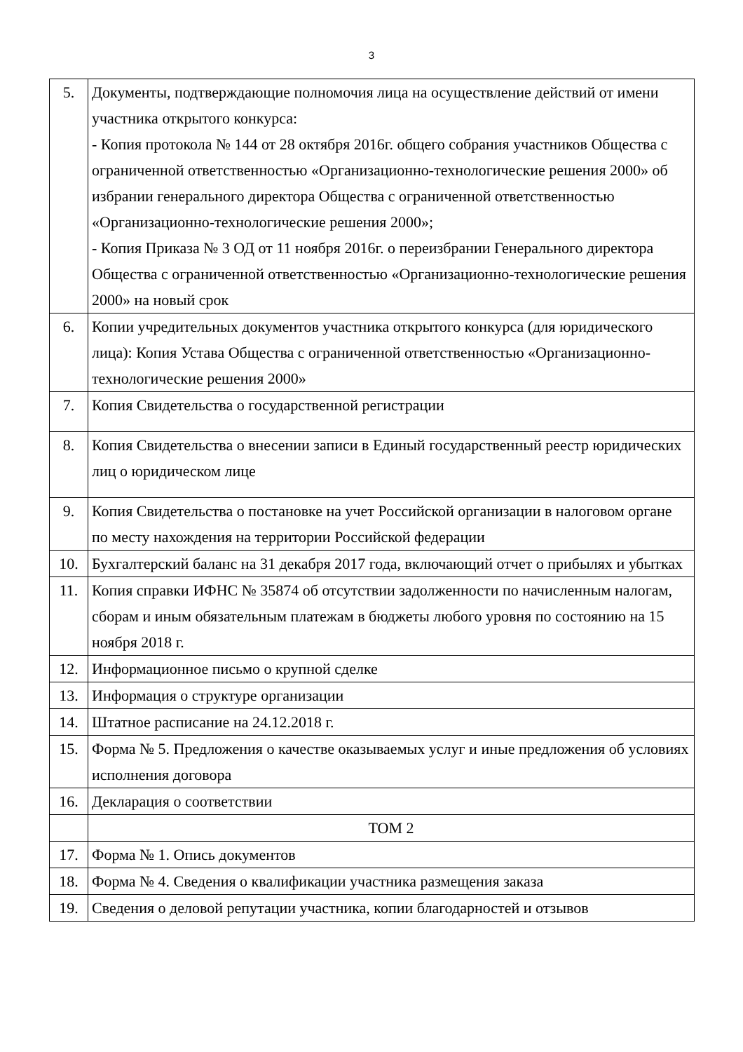3
| 5. | Документы, подтверждающие полномочия лица на осуществление действий от имени участника открытого конкурса: - Копия протокола № 144 от 28 октября 2016г. общего собрания участников Общества с ограниченной ответственностью «Организационно-технологические решения 2000» об избрании генерального директора Общества с ограниченной ответственностью «Организационно-технологические решения 2000»; - Копия Приказа № 3 ОД от 11 ноября 2016г. о переизбрании Генерального директора Общества с ограниченной ответственностью «Организационно-технологические решения 2000» на новый срок |
| 6. | Копии учредительных документов участника открытого конкурса (для юридического лица): Копия Устава Общества с ограниченной ответственностью «Организационно-технологические решения 2000» |
| 7. | Копия Свидетельства о государственной регистрации |
| 8. | Копия Свидетельства о внесении записи в Единый государственный реестр юридических лиц о юридическом лице |
| 9. | Копия Свидетельства о постановке на учет Российской организации в налоговом органе по месту нахождения на территории Российской федерации |
| 10. | Бухгалтерский баланс на 31 декабря 2017 года, включающий отчет о прибылях и убытках |
| 11. | Копия справки ИФНС № 35874 об отсутствии задолженности по начисленным налогам, сборам и иным обязательным платежам в бюджеты любого уровня по состоянию на 15 ноября 2018 г. |
| 12. | Информационное письмо о крупной сделке |
| 13. | Информация о структуре организации |
| 14. | Штатное расписание на 24.12.2018 г. |
| 15. | Форма № 5. Предложения о качестве оказываемых услуг и иные предложения об условиях исполнения договора |
| 16. | Декларация о соответствии |
| | ТОМ 2 |
| 17. | Форма № 1. Опись документов |
| 18. | Форма № 4. Сведения о квалификации участника размещения заказа |
| 19. | Сведения о деловой репутации участника, копии благодарностей и отзывов |